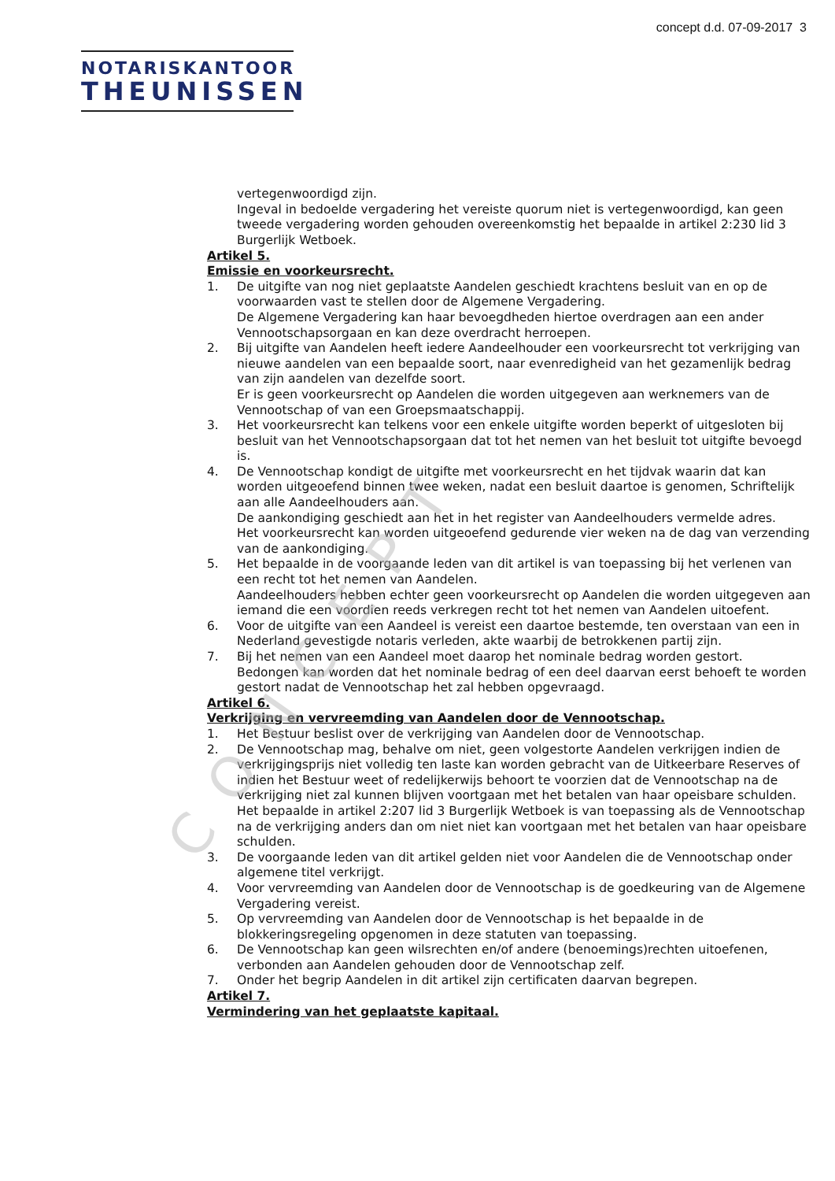CONCEPT
concept d.d. 07-09-2017 3
NOTARISKANTOOR
THEUNISSEN
vertegenwoordigd zijn.
Ingeval in bedoelde vergadering het vereiste quorum niet is vertegenwoordigd, kan geen tweede vergadering worden gehouden overeenkomstig het bepaalde in artikel 2:230 lid 3 Burgerlijk Wetboek.
Artikel 5.
Emissie en voorkeursrecht.
1. De uitgifte van nog niet geplaatste Aandelen geschiedt krachtens besluit van en op de voorwaarden vast te stellen door de Algemene Vergadering.
De Algemene Vergadering kan haar bevoegdheden hiertoe overdragen aan een ander Vennootschapsorgaan en kan deze overdracht herroepen.
2. Bij uitgifte van Aandelen heeft iedere Aandeelhouder een voorkeursrecht tot verkrijging van nieuwe aandelen van een bepaalde soort, naar evenredigheid van het gezamenlijk bedrag van zijn aandelen van dezelfde soort.
Er is geen voorkeursrecht op Aandelen die worden uitgegeven aan werknemers van de Vennootschap of van een Groepsmaatschappij.
3. Het voorkeursrecht kan telkens voor een enkele uitgifte worden beperkt of uitgesloten bij besluit van het Vennootschapsorgaan dat tot het nemen van het besluit tot uitgifte bevoegd is.
4. De Vennootschap kondigt de uitgifte met voorkeursrecht en het tijdvak waarin dat kan worden uitgeoefend binnen twee weken, nadat een besluit daartoe is genomen, Schriftelijk aan alle Aandeelhouders aan.
De aankondiging geschiedt aan het in het register van Aandeelhouders vermelde adres.
Het voorkeursrecht kan worden uitgeoefend gedurende vier weken na de dag van verzending van de aankondiging.
5. Het bepaalde in de voorgaande leden van dit artikel is van toepassing bij het verlenen van een recht tot het nemen van Aandelen.
Aandeelhouders hebben echter geen voorkeursrecht op Aandelen die worden uitgegeven aan iemand die een voordien reeds verkregen recht tot het nemen van Aandelen uitoefent.
6. Voor de uitgifte van een Aandeel is vereist een daartoe bestemde, ten overstaan van een in Nederland gevestigde notaris verleden, akte waarbij de betrokkenen partij zijn.
7. Bij het nemen van een Aandeel moet daarop het nominale bedrag worden gestort.
Bedongen kan worden dat het nominale bedrag of een deel daarvan eerst behoeft te worden gestort nadat de Vennootschap het zal hebben opgevraagd.
Artikel 6.
Verkrijging en vervreemding van Aandelen door de Vennootschap.
1. Het Bestuur beslist over de verkrijging van Aandelen door de Vennootschap.
2. De Vennootschap mag, behalve om niet, geen volgestorte Aandelen verkrijgen indien de verkrijgingsprijs niet volledig ten laste kan worden gebracht van de Uitkeerbare Reserves of indien het Bestuur weet of redelijkerwijs behoort te voorzien dat de Vennootschap na de verkrijging niet zal kunnen blijven voortgaan met het betalen van haar opeisbare schulden.
Het bepaalde in artikel 2:207 lid 3 Burgerlijk Wetboek is van toepassing als de Vennootschap na de verkrijging anders dan om niet niet kan voortgaan met het betalen van haar opeisbare schulden.
3. De voorgaande leden van dit artikel gelden niet voor Aandelen die de Vennootschap onder algemene titel verkrijgt.
4. Voor vervreemding van Aandelen door de Vennootschap is de goedkeuring van de Algemene Vergadering vereist.
5. Op vervreemding van Aandelen door de Vennootschap is het bepaalde in de blokkeringsregeling opgenomen in deze statuten van toepassing.
6. De Vennootschap kan geen wilsrechten en/of andere (benoemings)rechten uitoefenen, verbonden aan Aandelen gehouden door de Vennootschap zelf.
7. Onder het begrip Aandelen in dit artikel zijn certificaten daarvan begrepen.
Artikel 7.
Vermindering van het geplaatste kapitaal.